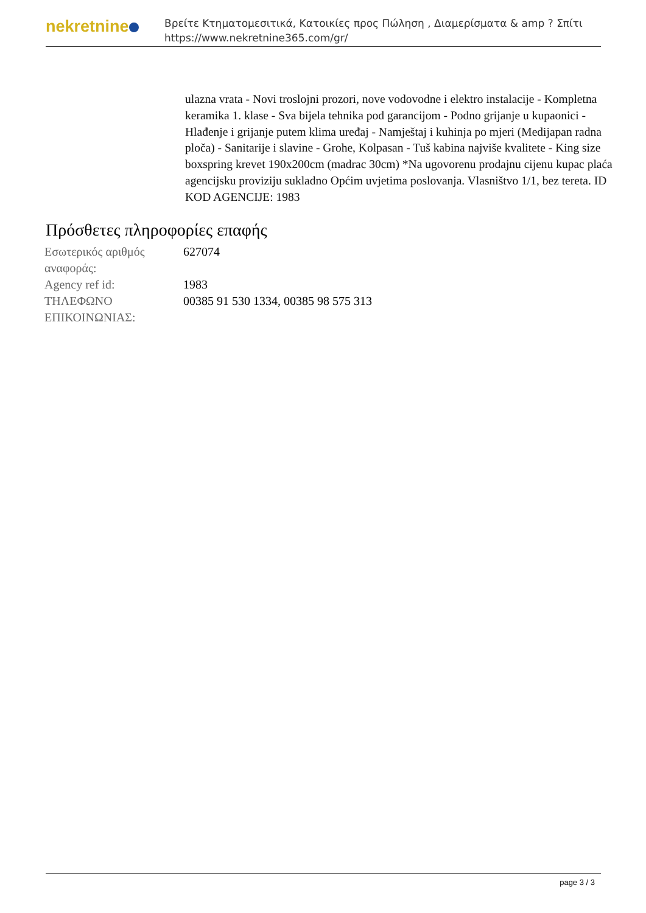nekretnine
Βρείτε Κτηματομεσιτικά, Κατοικίες προς Πώληση , Διαμερίσματα & amp ? Σπίτι
https://www.nekretnine365.com/gr/
ulazna vrata - Novi troslojni prozori, nove vodovodne i elektro instalacije - Kompletna keramika 1. klase - Sva bijela tehnika pod garancijom - Podno grijanje u kupaonici - Hlađenje i grijanje putem klima uređaj - Namještaj i kuhinja po mjeri (Medijapan radna ploča) - Sanitarije i slavine - Grohe, Kolpasan - Tuš kabina najviše kvalitete - King size boxspring krevet 190x200cm (madrac 30cm) *Na ugovorenu prodajnu cijenu kupac plaća agencijsku proviziju sukladno Općim uvjetima poslovanja. Vlasništvo 1/1, bez tereta. ID KOD AGENCIJE: 1983
Πρόσθετες πληροφορίες επαφής
| Εσωτερικός αριθμός αναφοράς: | 627074 |
| Agency ref id: | 1983 |
| ΤΗΛΕΦΩΝΟ ΕΠΙΚΟΙΝΩΝΙΑΣ: | 00385 91 530 1334, 00385 98 575 313 |
page 3 / 3